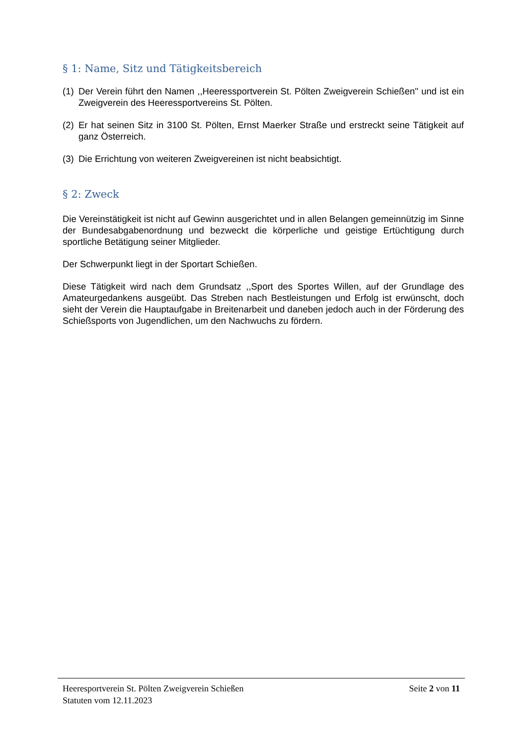§ 1: Name, Sitz und Tätigkeitsbereich
(1) Der Verein führt den Namen ,,Heeressportverein St. Pölten Zweigverein Schießen'' und ist ein Zweigverein des Heeressportvereins St. Pölten.
(2) Er hat seinen Sitz in 3100 St. Pölten, Ernst Maerker Straße und erstreckt seine Tätigkeit auf ganz Österreich.
(3) Die Errichtung von weiteren Zweigvereinen ist nicht beabsichtigt.
§ 2: Zweck
Die Vereinstätigkeit ist nicht auf Gewinn ausgerichtet und in allen Belangen gemeinnützig im Sinne der Bundesabgabenordnung und bezweckt die körperliche und geistige Ertüchtigung durch sportliche Betätigung seiner Mitglieder.
Der Schwerpunkt liegt in der Sportart Schießen.
Diese Tätigkeit wird nach dem Grundsatz ,,Sport des Sportes Willen, auf der Grundlage des Amateurgedankens ausgeübt. Das Streben nach Bestleistungen und Erfolg ist erwünscht, doch sieht der Verein die Hauptaufgabe in Breitenarbeit und daneben jedoch auch in der Förderung des Schießsports von Jugendlichen, um den Nachwuchs zu fördern.
Heeresportverein St. Pölten Zweigverein Schießen Seite 2 von 11
Statuten vom 12.11.2023